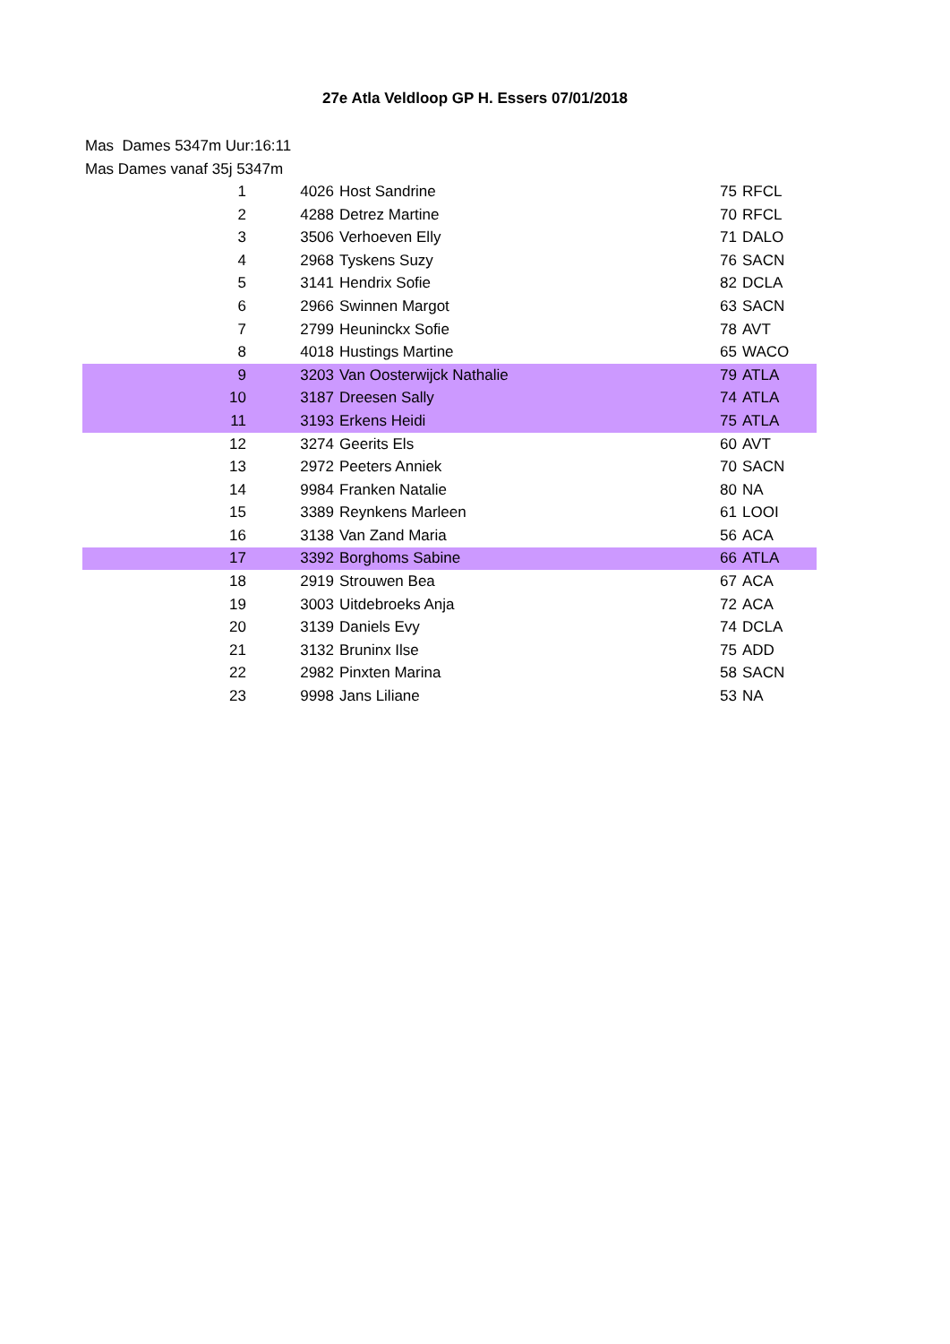27e Atla Veldloop GP H. Essers 07/01/2018
Mas Dames 5347m Uur:16:11
Mas Dames vanaf 35j 5347m
| 1 | 4026 | Host Sandrine | 75 | RFCL |
| 2 | 4288 | Detrez Martine | 70 | RFCL |
| 3 | 3506 | Verhoeven Elly | 71 | DALO |
| 4 | 2968 | Tyskens Suzy | 76 | SACN |
| 5 | 3141 | Hendrix Sofie | 82 | DCLA |
| 6 | 2966 | Swinnen Margot | 63 | SACN |
| 7 | 2799 | Heuninckx Sofie | 78 | AVT |
| 8 | 4018 | Hustings Martine | 65 | WACO |
| 9 | 3203 | Van Oosterwijck Nathalie | 79 | ATLA |
| 10 | 3187 | Dreesen Sally | 74 | ATLA |
| 11 | 3193 | Erkens Heidi | 75 | ATLA |
| 12 | 3274 | Geerits Els | 60 | AVT |
| 13 | 2972 | Peeters Anniek | 70 | SACN |
| 14 | 9984 | Franken Natalie | 80 | NA |
| 15 | 3389 | Reynkens Marleen | 61 | LOOI |
| 16 | 3138 | Van Zand Maria | 56 | ACA |
| 17 | 3392 | Borghoms Sabine | 66 | ATLA |
| 18 | 2919 | Strouwen Bea | 67 | ACA |
| 19 | 3003 | Uitdebroeks Anja | 72 | ACA |
| 20 | 3139 | Daniels Evy | 74 | DCLA |
| 21 | 3132 | Bruninx Ilse | 75 | ADD |
| 22 | 2982 | Pinxten Marina | 58 | SACN |
| 23 | 9998 | Jans Liliane | 53 | NA |